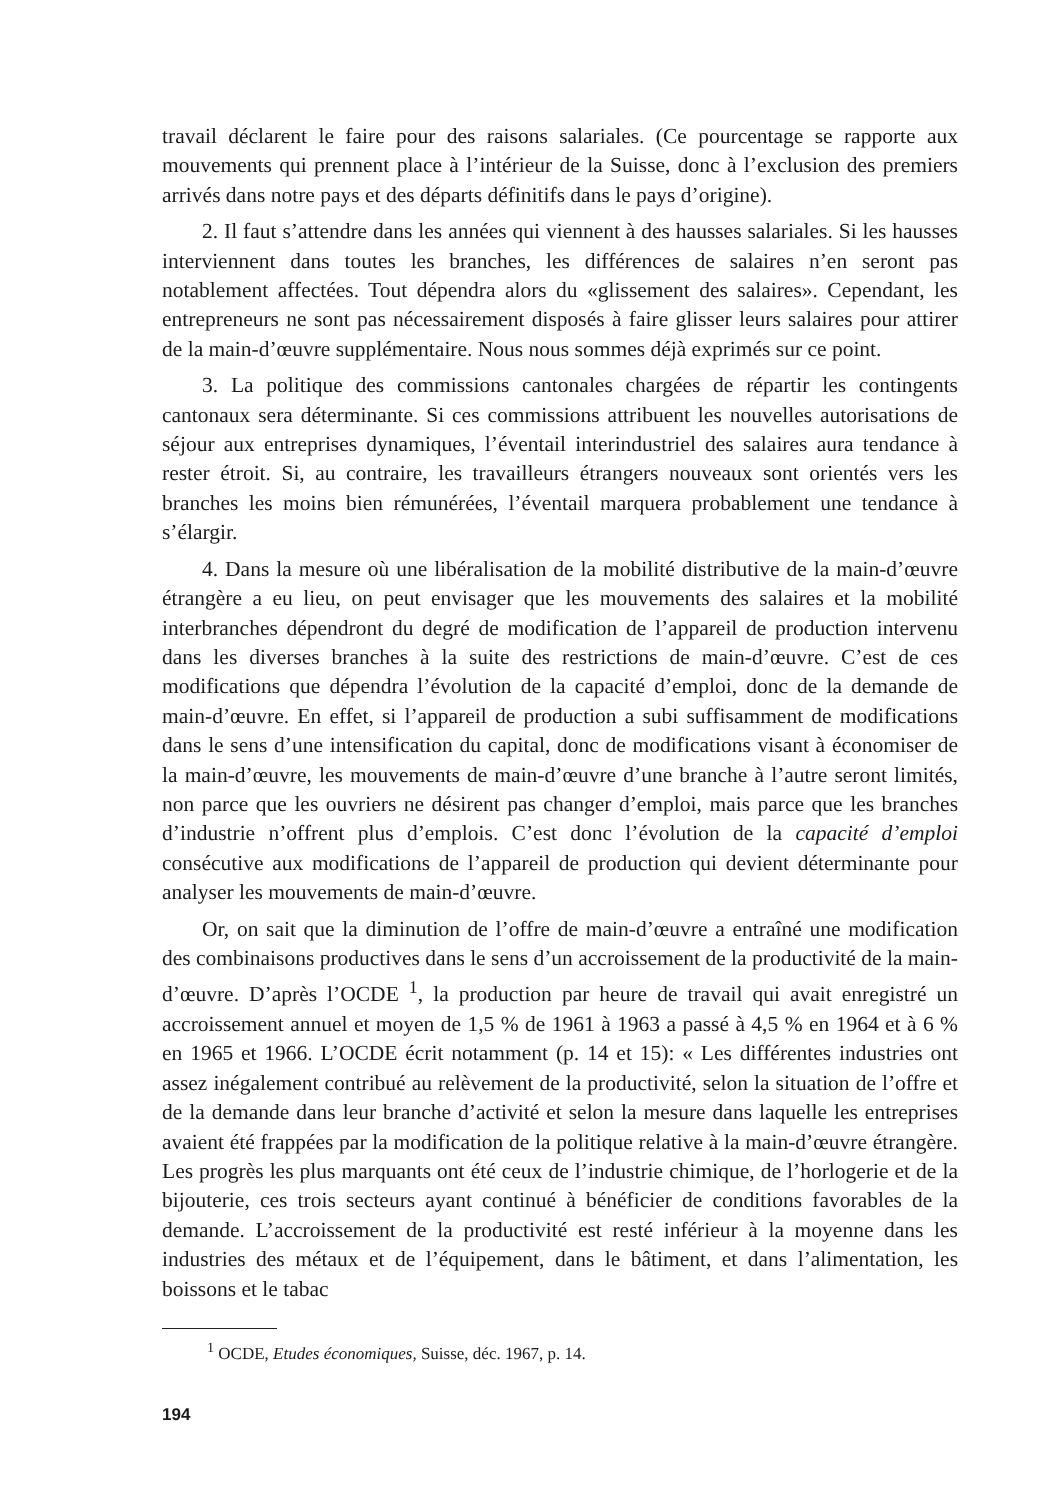travail déclarent le faire pour des raisons salariales. (Ce pourcentage se rapporte aux mouvements qui prennent place à l’intérieur de la Suisse, donc à l’exclusion des premiers arrivés dans notre pays et des départs définitifs dans le pays d’origine).
2. Il faut s’attendre dans les années qui viennent à des hausses salariales. Si les hausses interviennent dans toutes les branches, les différences de salaires n’en seront pas notablement affectées. Tout dépendra alors du «glissement des salaires». Cependant, les entrepreneurs ne sont pas nécessairement disposés à faire glisser leurs salaires pour attirer de la main-d’œuvre supplémentaire. Nous nous sommes déjà exprimés sur ce point.
3. La politique des commissions cantonales chargées de répartir les contingents cantonaux sera déterminante. Si ces commissions attribuent les nouvelles autorisations de séjour aux entreprises dynamiques, l’éventail interindustriel des salaires aura tendance à rester étroit. Si, au contraire, les travailleurs étrangers nouveaux sont orientés vers les branches les moins bien rémunérées, l’éventail marquera probablement une tendance à s’élargir.
4. Dans la mesure où une libéralisation de la mobilité distributive de la main-d’œuvre étrangère a eu lieu, on peut envisager que les mouvements des salaires et la mobilité interbranches dépendront du degré de modification de l’appareil de production intervenu dans les diverses branches à la suite des restrictions de main-d’œuvre. C’est de ces modifications que dépendra l’évolution de la capacité d’emploi, donc de la demande de main-d’œuvre. En effet, si l’appareil de production a subi suffisamment de modifications dans le sens d’une intensification du capital, donc de modifications visant à économiser de la main-d’œuvre, les mouvements de main-d’œuvre d’une branche à l’autre seront limités, non parce que les ouvriers ne désirent pas changer d’emploi, mais parce que les branches d’industrie n’offrent plus d’emplois. C’est donc l’évolution de la capacité d’emploi consécutive aux modifications de l’appareil de production qui devient déterminante pour analyser les mouvements de main-d’œuvre.
Or, on sait que la diminution de l’offre de main-d’œuvre a entraîné une modification des combinaisons productives dans le sens d’un accroissement de la productivité de la main-d’œuvre. D’après l’OCDE <sup>1</sup>, la production par heure de travail qui avait enregistré un accroissement annuel et moyen de 1,5 % de 1961 à 1963 a passé à 4,5 % en 1964 et à 6 % en 1965 et 1966. L’OCDE écrit notamment (p. 14 et 15): « Les différentes industries ont assez inégalement contribué au relèvement de la productivité, selon la situation de l’offre et de la demande dans leur branche d’activité et selon la mesure dans laquelle les entreprises avaient été frappées par la modification de la politique relative à la main-d’œuvre étrangère. Les progrès les plus marquants ont été ceux de l’industrie chimique, de l’horlogerie et de la bijouterie, ces trois secteurs ayant continué à bénéficier de conditions favorables de la demande. L’accroissement de la productivité est resté inférieur à la moyenne dans les industries des métaux et de l’équipement, dans le bâtiment, et dans l’alimentation, les boissons et le tabac
<sup>1</sup> OCDE, Etudes économiques, Suisse, déc. 1967, p. 14.
194